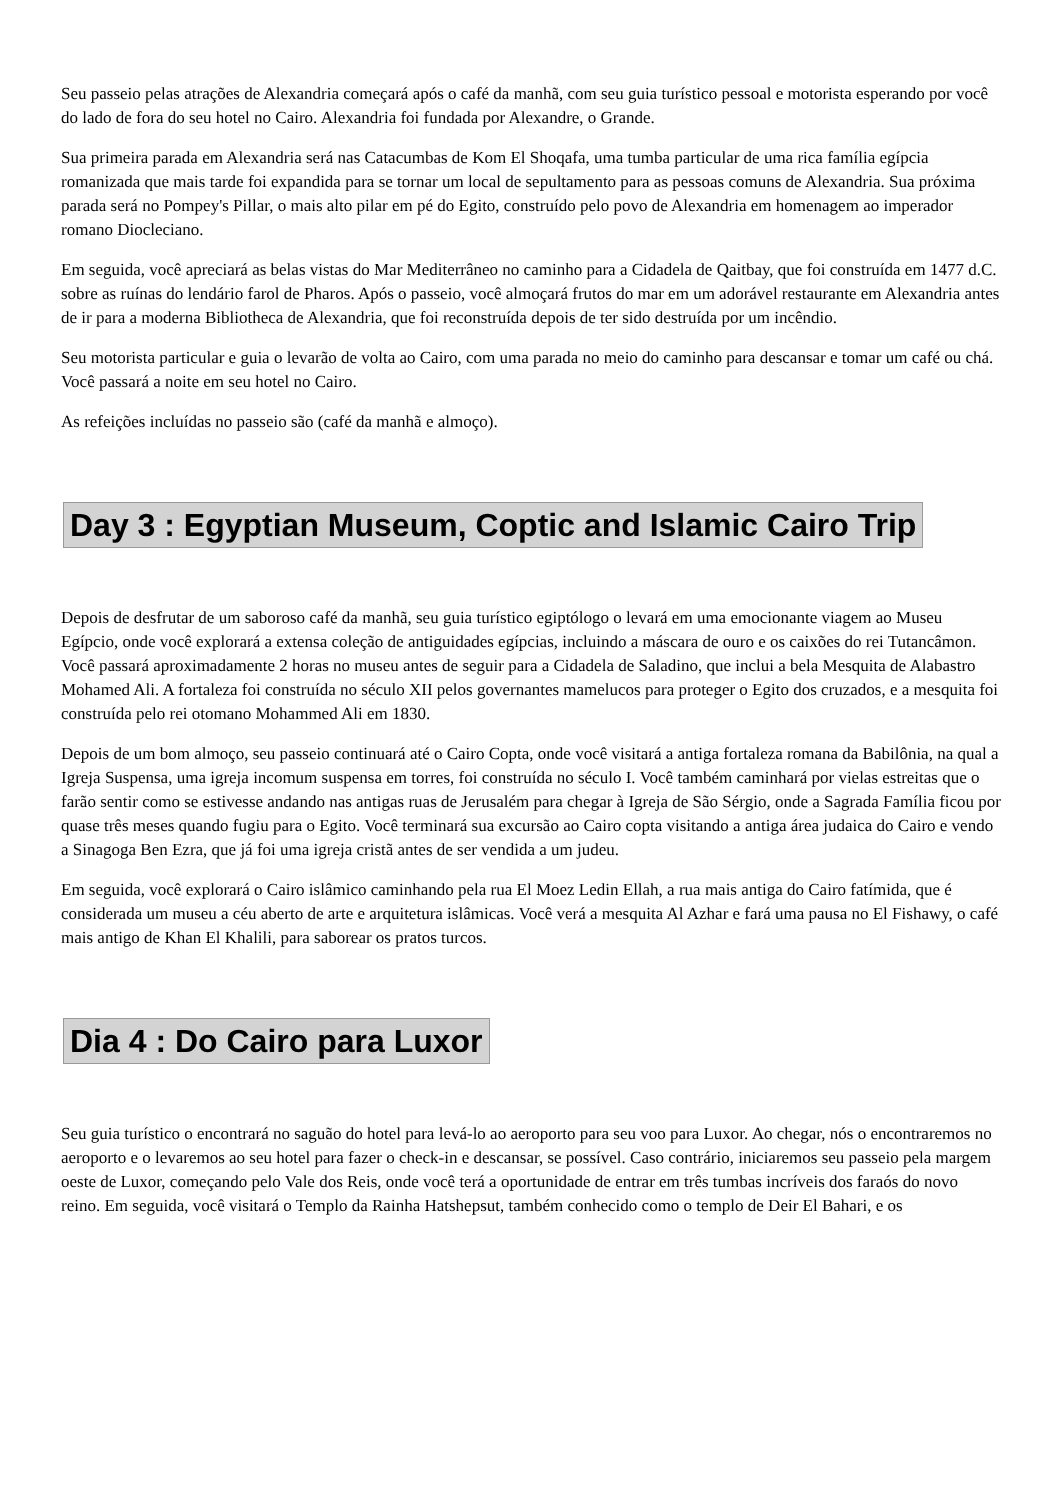Seu passeio pelas atrações de Alexandria começará após o café da manhã, com seu guia turístico pessoal e motorista esperando por você do lado de fora do seu hotel no Cairo. Alexandria foi fundada por Alexandre, o Grande.
Sua primeira parada em Alexandria será nas Catacumbas de Kom El Shoqafa, uma tumba particular de uma rica família egípcia romanizada que mais tarde foi expandida para se tornar um local de sepultamento para as pessoas comuns de Alexandria. Sua próxima parada será no Pompey's Pillar, o mais alto pilar em pé do Egito, construído pelo povo de Alexandria em homenagem ao imperador romano Diocleciano.
Em seguida, você apreciará as belas vistas do Mar Mediterrâneo no caminho para a Cidadela de Qaitbay, que foi construída em 1477 d.C. sobre as ruínas do lendário farol de Pharos. Após o passeio, você almoçará frutos do mar em um adorável restaurante em Alexandria antes de ir para a moderna Bibliotheca de Alexandria, que foi reconstruída depois de ter sido destruída por um incêndio.
Seu motorista particular e guia o levarão de volta ao Cairo, com uma parada no meio do caminho para descansar e tomar um café ou chá. Você passará a noite em seu hotel no Cairo.
As refeições incluídas no passeio são (café da manhã e almoço).
Day 3 : Egyptian Museum, Coptic and Islamic Cairo Trip
Depois de desfrutar de um saboroso café da manhã, seu guia turístico egiptólogo o levará em uma emocionante viagem ao Museu Egípcio, onde você explorará a extensa coleção de antiguidades egípcias, incluindo a máscara de ouro e os caixões do rei Tutancâmon. Você passará aproximadamente 2 horas no museu antes de seguir para a Cidadela de Saladino, que inclui a bela Mesquita de Alabastro Mohamed Ali. A fortaleza foi construída no século XII pelos governantes mamelucos para proteger o Egito dos cruzados, e a mesquita foi construída pelo rei otomano Mohammed Ali em 1830.
Depois de um bom almoço, seu passeio continuará até o Cairo Copta, onde você visitará a antiga fortaleza romana da Babilônia, na qual a Igreja Suspensa, uma igreja incomum suspensa em torres, foi construída no século I. Você também caminhará por vielas estreitas que o farão sentir como se estivesse andando nas antigas ruas de Jerusalém para chegar à Igreja de São Sérgio, onde a Sagrada Família ficou por quase três meses quando fugiu para o Egito. Você terminará sua excursão ao Cairo copta visitando a antiga área judaica do Cairo e vendo a Sinagoga Ben Ezra, que já foi uma igreja cristã antes de ser vendida a um judeu.
Em seguida, você explorará o Cairo islâmico caminhando pela rua El Moez Ledin Ellah, a rua mais antiga do Cairo fatímida, que é considerada um museu a céu aberto de arte e arquitetura islâmicas. Você verá a mesquita Al Azhar e fará uma pausa no El Fishawy, o café mais antigo de Khan El Khalili, para saborear os pratos turcos.
Dia 4 : Do Cairo para Luxor
Seu guia turístico o encontrará no saguão do hotel para levá-lo ao aeroporto para seu voo para Luxor. Ao chegar, nós o encontraremos no aeroporto e o levaremos ao seu hotel para fazer o check-in e descansar, se possível. Caso contrário, iniciaremos seu passeio pela margem oeste de Luxor, começando pelo Vale dos Reis, onde você terá a oportunidade de entrar em três tumbas incríveis dos faraós do novo reino. Em seguida, você visitará o Templo da Rainha Hatshepsut, também conhecido como o templo de Deir El Bahari, e os